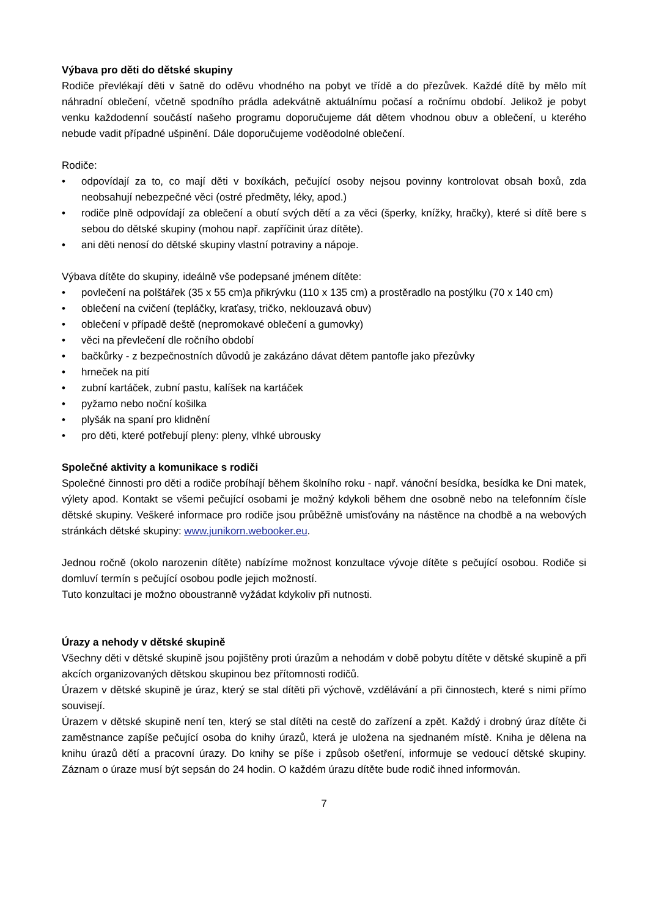Výbava pro děti do dětské skupiny
Rodiče převlékají děti v šatně do oděvu vhodného na pobyt ve třídě a do přezůvek. Každé dítě by mělo mít náhradní oblečení, včetně spodního prádla adekvátně aktuálnímu počasí a ročnímu období. Jelikož je pobyt venku každodenní součástí našeho programu doporučujeme dát dětem vhodnou obuv a oblečení, u kterého nebude vadit případné ušpinění. Dále doporučujeme voděodolné oblečení.
Rodiče:
• odpovídají za to, co mají děti v boxíkách, pečující osoby nejsou povinny kontrolovat obsah boxů, zda neobsahují nebezpečné věci (ostré předměty, léky, apod.)
• rodiče plně odpovídají za oblečení a obutí svých dětí a za věci (šperky, knížky, hračky), které si dítě bere s sebou do dětské skupiny (mohou např. zapříčinit úraz dítěte).
• ani děti nenosí do dětské skupiny vlastní potraviny a nápoje.
Výbava dítěte do skupiny, ideálně vše podepsané jménem dítěte:
• povlečení na polštářek (35 x 55 cm)a přikrývku (110 x 135 cm) a prostěradlo na postýlku (70 x 140 cm)
• oblečení na cvičení (tepláčky, kraťasy, tričko, neklouzavá obuv)
• oblečení v případě deště (nepromokavé oblečení a gumovky)
• věci na převlečení dle ročního období
• bačkůrky - z bezpečnostních důvodů je zakázáno dávat dětem pantofle jako přezůvky
• hrneček na pití
• zubní kartáček, zubní pastu, kalíšek na kartáček
• pyžamo nebo noční košilka
• plyšák na spaní pro klidnění
• pro děti, které potřebují pleny: pleny, vlhké ubrousky
Společné aktivity a komunikace s rodiči
Společné činnosti pro děti a rodiče probíhají během školního roku - např. vánoční besídka, besídka ke Dni matek, výlety apod. Kontakt se všemi pečující osobami je možný kdykoli během dne osobně nebo na telefonním čísle dětské skupiny. Veškeré informace pro rodiče jsou průběžně umisťovány na nástěnce na chodbě a na webových stránkách dětské skupiny: www.junikorn.webooker.eu.
Jednou ročně (okolo narozenin dítěte) nabízíme možnost konzultace vývoje dítěte s pečující osobou. Rodiče si domluví termín s pečující osobou podle jejich možností.
Tuto konzultaci je možno oboustranně vyžádat kdykoliv při nutnosti.
Úrazy a nehody v dětské skupině
Všechny děti v dětské skupině jsou pojištěny proti úrazům a nehodám v době pobytu dítěte v dětské skupině a při akcích organizovaných dětskou skupinou bez přítomnosti rodičů.
Úrazem v dětské skupině je úraz, který se stal dítěti při výchově, vzdělávání a při činnostech, které s nimi přímo souvisejí.
Úrazem v dětské skupině není ten, který se stal dítěti na cestě do zařízení a zpět. Každý i drobný úraz dítěte či zaměstnance zapíše pečující osoba do knihy úrazů, která je uložena na sjednaném místě. Kniha je dělena na knihu úrazů dětí a pracovní úrazy. Do knihy se píše i způsob ošetření, informuje se vedoucí dětské skupiny. Záznam o úraze musí být sepsán do 24 hodin. O každém úrazu dítěte bude rodič ihned informován.
7